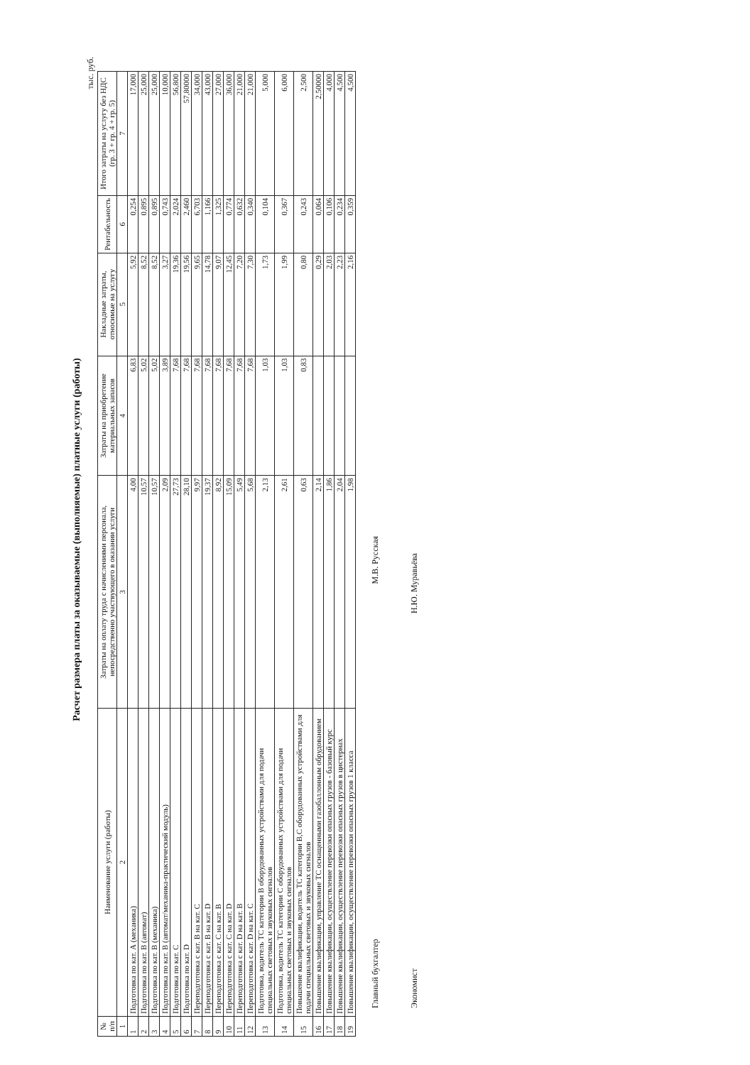Расчет размера платы за оказываемые (выполняемые) платные услуги (работы)
тыс. руб.
| № п/п | Наименование услуги (работы) | Затраты на оплату труда с начислениями персонала, непосредственно участвующего в оказании услуги | Затраты на приобретение материальных запасов | Накладные затраты, относимые на услугу | Рентабельность | Итого затраты на услугу без НДС (гр. 3 + гр. 4 + гр. 5) |
| --- | --- | --- | --- | --- | --- | --- |
| 1 | 2 | 3 | 4 | 5 | 6 | 7 |
| 1 | Подготовка по кат. А (механика) | 4,00 | 6,83 | 5,92 | 0,254 | 17,000 |
| 2 | Подготовка по кат. В (автомат) | 10,57 | 5,02 | 8,52 | 0,895 | 25,000 |
| 3 | Подготовка по кат. В (механика) | 10,57 | 5,02 | 8,52 | 0,895 | 25,000 |
| 4 | Подготовка по кат. В (автомат/механика-практический модуль) | 2,09 | 3,89 | 3,27 | 0,743 | 10,000 |
| 5 | Подготовка по кат. С | 27,73 | 7,68 | 19,36 | 2,024 | 56,800 |
| 6 | Подготовка по кат. D | 28,10 | 7,68 | 19,56 | 2,460 | 57,80000 |
| 7 | Переподготовка с кат. В на кат. С | 9,97 | 7,68 | 9,65 | 6,703 | 34,000 |
| 8 | Переподготовка с кат. В на кат. D | 19,37 | 7,68 | 14,78 | 1,166 | 43,000 |
| 9 | Переподготовка с кат. С на кат. В | 8,92 | 7,68 | 9,07 | 1,325 | 27,000 |
| 10 | Переподготовка с кат. С на кат. D | 15,09 | 7,68 | 12,45 | 0,774 | 36,000 |
| 11 | Переподготовка с кат. D на кат. В | 5,49 | 7,68 | 7,20 | 0,632 | 21,000 |
| 12 | Переподготовка с кат. D на кат. С | 5,68 | 7,68 | 7,30 | 0,340 | 21,000 |
| 13 | Подготовка, водитель ТС категории В оборудованных устройствами для подачи специальных световых и звуковых сигналов | 2,13 | 1,03 | 1,73 | 0,104 | 5,000 |
| 14 | Подготовка, водитель ТС категории С оборудованных устройствами для подачи специальных световых и звуковых сигналов | 2,61 | 1,03 | 1,99 | 0,367 | 6,000 |
| 15 | Повышение квалификации, водитель ТС категории В,С оборудованных устройствами для подачи специальных световых и звуковых сигналов | 0,63 | 0,83 | 0,80 | 0,243 | 2,500 |
| 16 | Повышение квалификации, управление ТС оснащенными газобаллонным обрудованием | 2,14 | | 0,29 | 0,064 | 2,50000 |
| 17 | Повышение квалификации, осуществление перевозки опасных грузов - базовый курс | 1,86 | | 2,03 | 0,106 | 4,000 |
| 18 | Повышение квалификации, осуществление перевозки опасных грузов в цистернах | 2,04 | | 2,23 | 0,234 | 4,500 |
| 19 | Повышение квалификации, осуществление перевозки опасных грузов 1 класса | 1,98 | | 2,16 | 0,359 | 4,500 |
Главный бухгалтер М.В. Русская
Экономист Н.Ю. Муравьёва